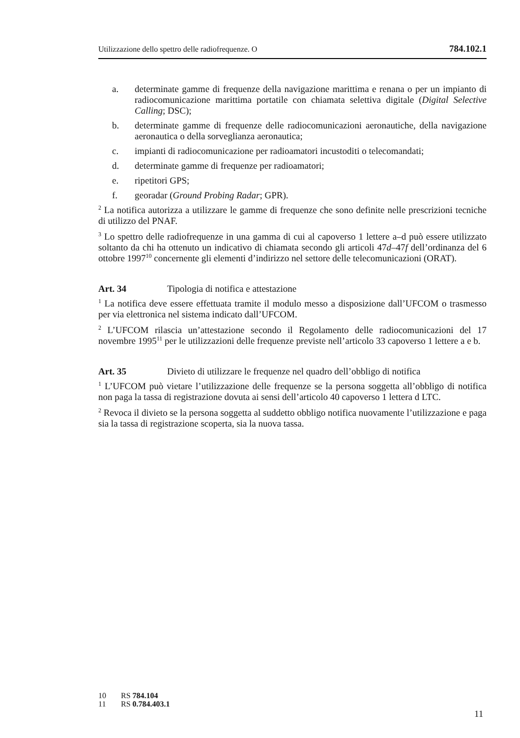Utilizzazione dello spettro delle radiofrequenze. O 784.102.1
a. determinate gamme di frequenze della navigazione marittima e renana o per un impianto di radiocomunicazione marittima portatile con chiamata selettiva digitale (Digital Selective Calling; DSC);
b. determinate gamme di frequenze delle radiocomunicazioni aeronautiche, della navigazione aeronautica o della sorveglianza aeronautica;
c. impianti di radiocomunicazione per radioamatori incustoditi o telecomandati;
d. determinate gamme di frequenze per radioamatori;
e. ripetitori GPS;
f. georadar (Ground Probing Radar; GPR).
<sup>2</sup> La notifica autorizza a utilizzare le gamme di frequenze che sono definite nelle prescrizioni tecniche di utilizzo del PNAF.
<sup>3</sup> Lo spettro delle radiofrequenze in una gamma di cui al capoverso 1 lettere a–d può essere utilizzato soltanto da chi ha ottenuto un indicativo di chiamata secondo gli articoli 47d–47f dell’ordinanza del 6 ottobre 1997<sup>10</sup> concernente gli elementi d’indirizzo nel settore delle telecomunicazioni (ORAT).
Art. 34 Tipologia di notifica e attestazione
<sup>1</sup> La notifica deve essere effettuata tramite il modulo messo a disposizione dall’UFCOM o trasmesso per via elettronica nel sistema indicato dall’UFCOM.
<sup>2</sup> L’UFCOM rilascia un’attestazione secondo il Regolamento delle radiocomunicazioni del 17 novembre 1995<sup>11</sup> per le utilizzazioni delle frequenze previste nell’articolo 33 capoverso 1 lettere a e b.
Art. 35 Divieto di utilizzare le frequenze nel quadro dell’obbligo di notifica
<sup>1</sup> L’UFCOM può vietare l’utilizzazione delle frequenze se la persona soggetta all’obbligo di notifica non paga la tassa di registrazione dovuta ai sensi dell’articolo 40 capoverso 1 lettera d LTC.
<sup>2</sup> Revoca il divieto se la persona soggetta al suddetto obbligo notifica nuovamente l’utilizzazione e paga sia la tassa di registrazione scoperta, sia la nuova tassa.
10 RS 784.104
11 RS 0.784.403.1
11